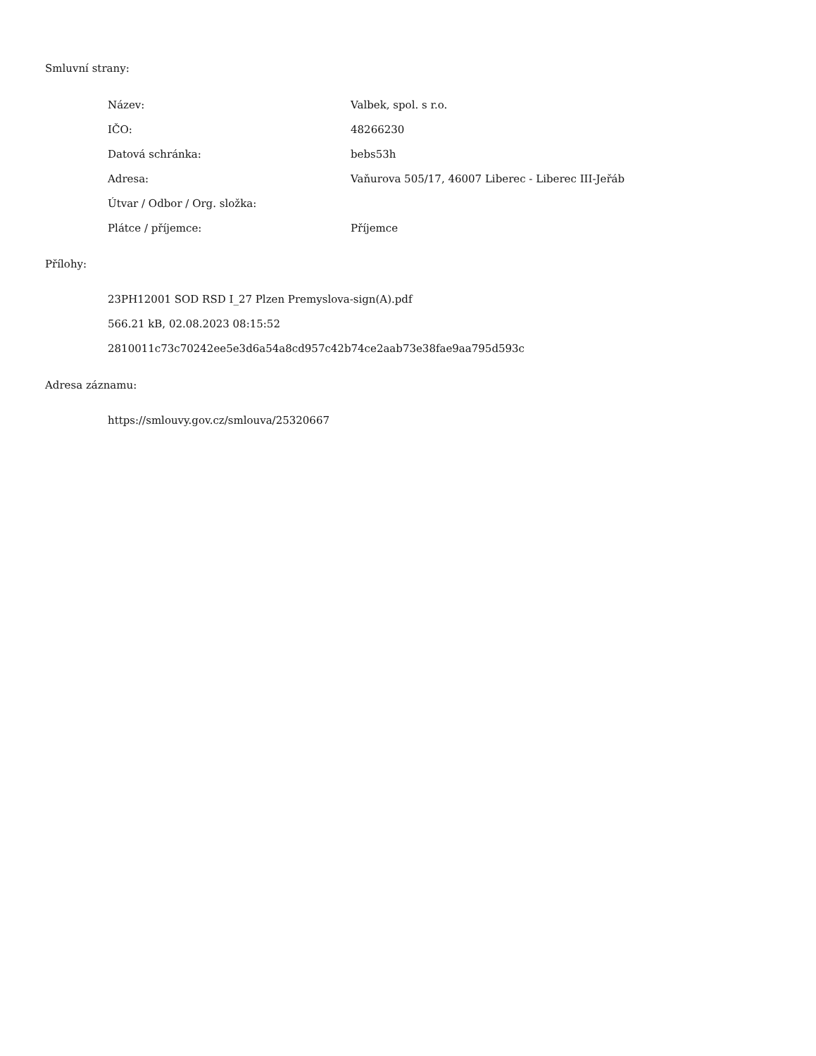Smluvní strany:
| Název: | Valbek, spol. s r.o. |
| IČO: | 48266230 |
| Datová schránka: | bebs53h |
| Adresa: | Vaňurova 505/17, 46007 Liberec - Liberec III-Jeřáb |
| Útvar / Odbor / Org. složka: | |
| Plátce / příjemce: | Příjemce |
Přílohy:
23PH12001 SOD RSD I_27 Plzen Premyslova-sign(A).pdf
566.21 kB, 02.08.2023 08:15:52
2810011c73c70242ee5e3d6a54a8cd957c42b74ce2aab73e38fae9aa795d593c
Adresa záznamu:
https://smlouvy.gov.cz/smlouva/25320667